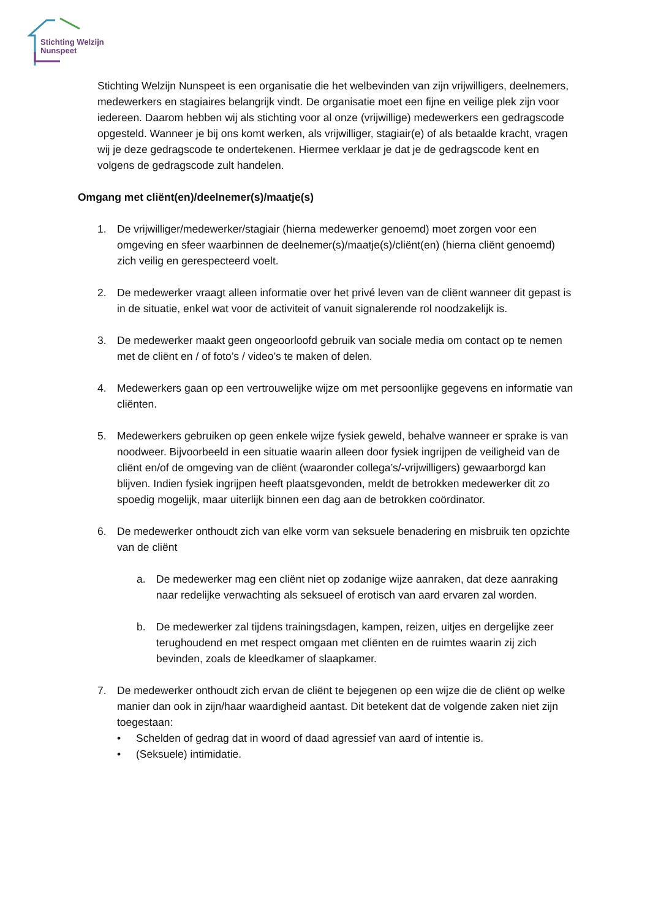Stichting Welzijn
Nunspeet
Stichting Welzijn Nunspeet is een organisatie die het welbevinden van zijn vrijwilligers, deelnemers, medewerkers en stagiaires belangrijk vindt. De organisatie moet een fijne en veilige plek zijn voor iedereen. Daarom hebben wij als stichting voor al onze (vrijwillige) medewerkers een gedragscode opgesteld. Wanneer je bij ons komt werken, als vrijwilliger, stagiair(e) of als betaalde kracht, vragen wij je deze gedragscode te ondertekenen. Hiermee verklaar je dat je de gedragscode kent en volgens de gedragscode zult handelen.
Omgang met cliënt(en)/deelnemer(s)/maatje(s)
1. De vrijwilliger/medewerker/stagiair (hierna medewerker genoemd) moet zorgen voor een omgeving en sfeer waarbinnen de deelnemer(s)/maatje(s)/cliënt(en) (hierna cliënt genoemd) zich veilig en gerespecteerd voelt.
2. De medewerker vraagt alleen informatie over het privé leven van de cliënt wanneer dit gepast is in de situatie, enkel wat voor de activiteit of vanuit signalerende rol noodzakelijk is.
3. De medewerker maakt geen ongeoorloofd gebruik van sociale media om contact op te nemen met de cliënt en / of foto’s / video’s te maken of delen.
4. Medewerkers gaan op een vertrouwelijke wijze om met persoonlijke gegevens en informatie van cliënten.
5. Medewerkers gebruiken op geen enkele wijze fysiek geweld, behalve wanneer er sprake is van noodweer. Bijvoorbeeld in een situatie waarin alleen door fysiek ingrijpen de veiligheid van de cliënt en/of de omgeving van de cliënt (waaronder collega’s/-vrijwilligers) gewaarborgd kan blijven. Indien fysiek ingrijpen heeft plaatsgevonden, meldt de betrokken medewerker dit zo spoedig mogelijk, maar uiterlijk binnen een dag aan de betrokken coördinator.
6. De medewerker onthoudt zich van elke vorm van seksuele benadering en misbruik ten opzichte van de cliënt
a. De medewerker mag een cliënt niet op zodanige wijze aanraken, dat deze aanraking naar redelijke verwachting als seksueel of erotisch van aard ervaren zal worden.
b. De medewerker zal tijdens trainingsdagen, kampen, reizen, uitjes en dergelijke zeer terughoudend en met respect omgaan met cliënten en de ruimtes waarin zij zich bevinden, zoals de kleedkamer of slaapkamer.
7. De medewerker onthoudt zich ervan de cliënt te bejegenen op een wijze die de cliënt op welke manier dan ook in zijn/haar waardigheid aantast. Dit betekent dat de volgende zaken niet zijn toegestaan:
• Schelden of gedrag dat in woord of daad agressief van aard of intentie is.
• (Seksuele) intimidatie.